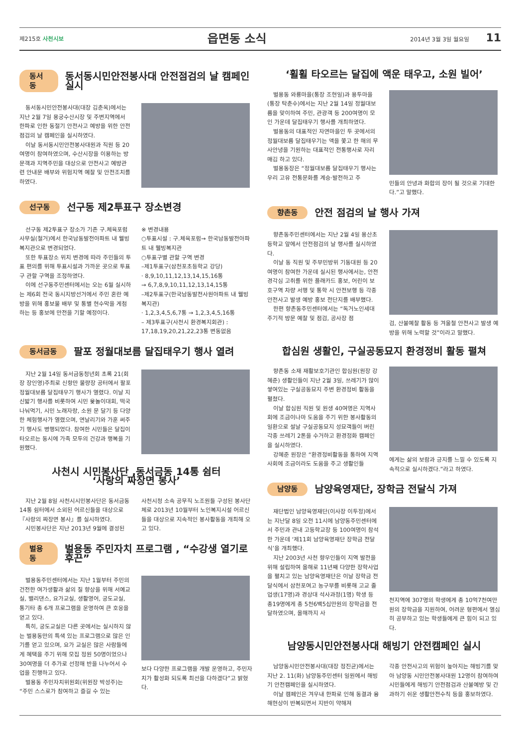제215호 사천시보 읍면동 소식 2014년 3월 3일 월요일 11
동서동 동서동시민안전봉사대 안전점검의 날 캠페인 실시
동서동시민안전봉사대(대장 김춘옥)에서는 지난 2월 7일 용궁수산시장 및 주변지역에서 한파로 인한 동절기 안전사고 예방을 위한 안전점검의 날 캠페인을 실시하였다.
이날 동서동시민안전봉사대원과 직원 등 20여명이 참여하였으며, 수산시장을 이용하는 방문객과 지역주민을 대상으로 안전사고 예방관련 안내문 배부와 위험지역 예찰 및 안전조치를 하였다.
선구동 선구동 제2투표구 장소변경
선구동 제2투표구 장소가 기존 구.체육포럼 사무실(철거)에서 한국남동발전아파트 내 웰빙복지관으로 변경되었다.
또한 투표장소 위치 변경에 따라 주민들의 투표 편의를 위해 투표시설과 가까운 곳으로 투표구 관할 구역을 조정하였다.
이에 선구동주민센터에서는 오는 6월 실시하는 제6회 전국 동시지방선거에서 주민 혼란 예방을 위해 홍보물 배부 및 통별 현수막을 게첨하는 등 홍보에 만전을 기할 예정이다.
※ 변경내용
○투표시설 : 구.체육포럼→ 한국남동발전아파트 내 웰빙복지관
○투표구별 관할 구역 변경
–제1투표구(삼천포초등학교 강당)
· 8,9,10,11,12,13,14,15,16통
→ 6,7,8,9,10,11,12,13,14,15통
–제2투표구(한국남동발전사원아파트 내 웰빙복지관)
· 1,2,3,4,5,6,7통 → 1,2,3,4,5,16통
– 제3투표구(사천시 환경복지회관) : 17,18,19,20,21,22,23통 변동없음
동서금동 팔포 정월대보름 달집태우기 행사 열려
지난 2월 14일 동서금동청년회 초록 21(회장 장인영)주최로 신항만 물량장 공터에서 팔포 정월대보름 달집태우기 행사가 열렸다. 이날 지신밟기 행사를 비롯하여 시민 윷놀이대회, 떡국 나눠먹기, 시민 노래자랑, 소원 문 달기 등 다양한 체험행사가 열렸으며, 연날리기와 가훈 써주기 행사도 병행되었다. 참여한 시민들은 달집이 타오르는 동시에 가족 모두의 건강과 행복을 기원했다.
사천시 시민봉사단 ,동서금동 14통 쉼터
‘사랑의 짜장면 봉사’
지난 2월 8일 사천시시민봉사단은 동서금동 14통 쉼터에서 소외된 어르신들을 대상으로 『사랑의 짜장면 봉사』를 실시하였다.
시민봉사단은 지난 2013년 9월에 결성된
사천시청 소속 공무직 노조원들 구성된 봉사단체로 2013년 10월부터 노인복지시설 어르신들을 대상으로 지속적인 봉사활동을 개최해 오고 있다.
벌용동 벌용동 주민자치 프로그램 , “수강생 열기로 후끈”
벌용동주민센터에서는 지난 1월부터 주민의 건전한 여가생활과 삶의 질 향상을 위해 서예교실, 밸리댄스, 요가교실, 생활영어, 궁도교실, 통기타 총 6개 프로그램을 운영하여 큰 호응을 얻고 있다.
특히, 궁도교실은 다른 곳에서는 실시하지 않는 벌용동만의 특색 있는 프로그램으로 많은 인기를 얻고 있으며, 요가 교실은 많은 사람들에게 혜택을 주기 위해 모집 정원 50명이었으나 30여명을 더 추가로 선정해 반을 나누어서 수업을 진행하고 있다.
벌용동 주민자치위원회(위원장 박성주)는 “주민 스스로가 참여하고 즐길 수 있는
보다 다양한 프로그램을 개발 운영하고, 주민자치가 활성화 되도록 최선을 다하겠다”고 밝혔다.
‘휠휠 타오르는 달집에 액운 태우고, 소원 빌어’
벌용동 와룡마을(통장 조현일)과 용두마을(통장 탁춘수)에서는 지난 2월 14일 정월대보름을 맞이하여 주민, 관광객 등 200여명이 모인 가운데 달집태우기 행사를 개최하였다.
벌용동의 대표적인 자연마을인 두 곳에서의 정월대보름 달집태우기는 액을 쫓고 한 해의 무사안녕을 기원하는 대표적인 전통행사로 자리매김 하고 있다.
벌용동장은 “정월대보름 달집태우기 행사는 우리 고유 전통문화를 계승·발전하고 주
민들의 안녕과 화합의 장이 될 것으로 기대한다.”고 말했다.
향촌동 안전 점검의 날 행사 가져
향촌동주민센터에서는 지난 2월 4일 용산초등학교 앞에서 안전점검의 날 행사를 실시하였다.
이날 동 직원 및 주부민방위 기동대원 등 20여명이 참여한 가운데 실시된 행사에서는, 안전 경각심 고취를 위한 플래카드 홍보, 어린이 보호구역 차량 서행 및 통학 시 안전보행 등 각종 안전사고 발생 예방 홍보 전단지를 배부했다.
한편 향촌동주민센터에서는 “독거노인세대 주기적 방문 예찰 및 점검, 공사장 점
검, 산불예찰 활동 등 겨울철 안전사고 발생 예방을 위해 노력할 것”이라고 말했다.
합심원 생활인, 구실공동묘지 환경정비 활동 펼쳐
향촌동 소재 재활보호기관인 합심원(원장 강혜준) 생활인들이 지난 2월 3일, 쓰레기가 많이 쌓여있는 구실공동묘지 주변 환경정비 활동을 펼쳤다.
이날 합심원 직원 및 원생 40여명은 지역사회에 조금이나마 도움을 주기 위한 봉사활동의 일환으로 설날 구실공동묘지 성묘객들이 버린 각종 쓰레기 2톤을 수거하고 환경정화 캠페인을 실시하였다.
강혜준 원장은 “환경정비활동을 통하여 지역사회에 조금이라도 도움을 주고 생활인들
에게는 삶의 보람과 긍지를 느낄 수 있도록 지속적으로 실시하겠다.”라고 하였다.
남양동 남양육영재단, 장학금 전달식 가져
재단법인 남양육영재단(이사장 이두정)에서는 지난달 8일 오전 11시에 남양동주민센터에서 주민과 관내 고등학교장 등 100여명이 참석한 가운데 ‘제11회 남양육영재단 장학금 전달식’을 개최했다.
지난 2003년 사천 향우인들이 지역 발전을 위해 설립하여 올해로 11년째 다양한 장학사업을 펼치고 있는 남양육영재단은 이날 장학금 전달식에서 삼천포여고 농구부를 비롯해 고교 졸업생(17명)과 경상대 석사과정(1명) 학생 등 총19명에게 총 5천6백5십만원의 장학금을 전달하였으며, 올해까지 사
천지역에 307명의 학생에게 총 10억7천여만원의 장학금을 지원하여, 어려운 형편에서 열심히 공부하고 있는 학생들에게 큰 힘이 되고 있다.
남양동시민안전봉사대 해빙기 안전캠페인 실시
남양동시민안전봉사대(대장 정진균)에서는 지난 2. 11(화) 남양동주민센터 일원에서 해빙기 안전캠페인을 실시하였다.
이날 캠페인은 겨우내 한파로 인해 동결과 융해현상이 반복되면서 지반이 약해져
각종 안전사고의 위험이 높아지는 해빙기를 맞아 남양동 시민안전봉사대원 12명이 참여하여 시민들에게 해빙기 안전점검과 산불예방 및 간과하기 쉬운 생활안전수칙 등을 홍보하였다.